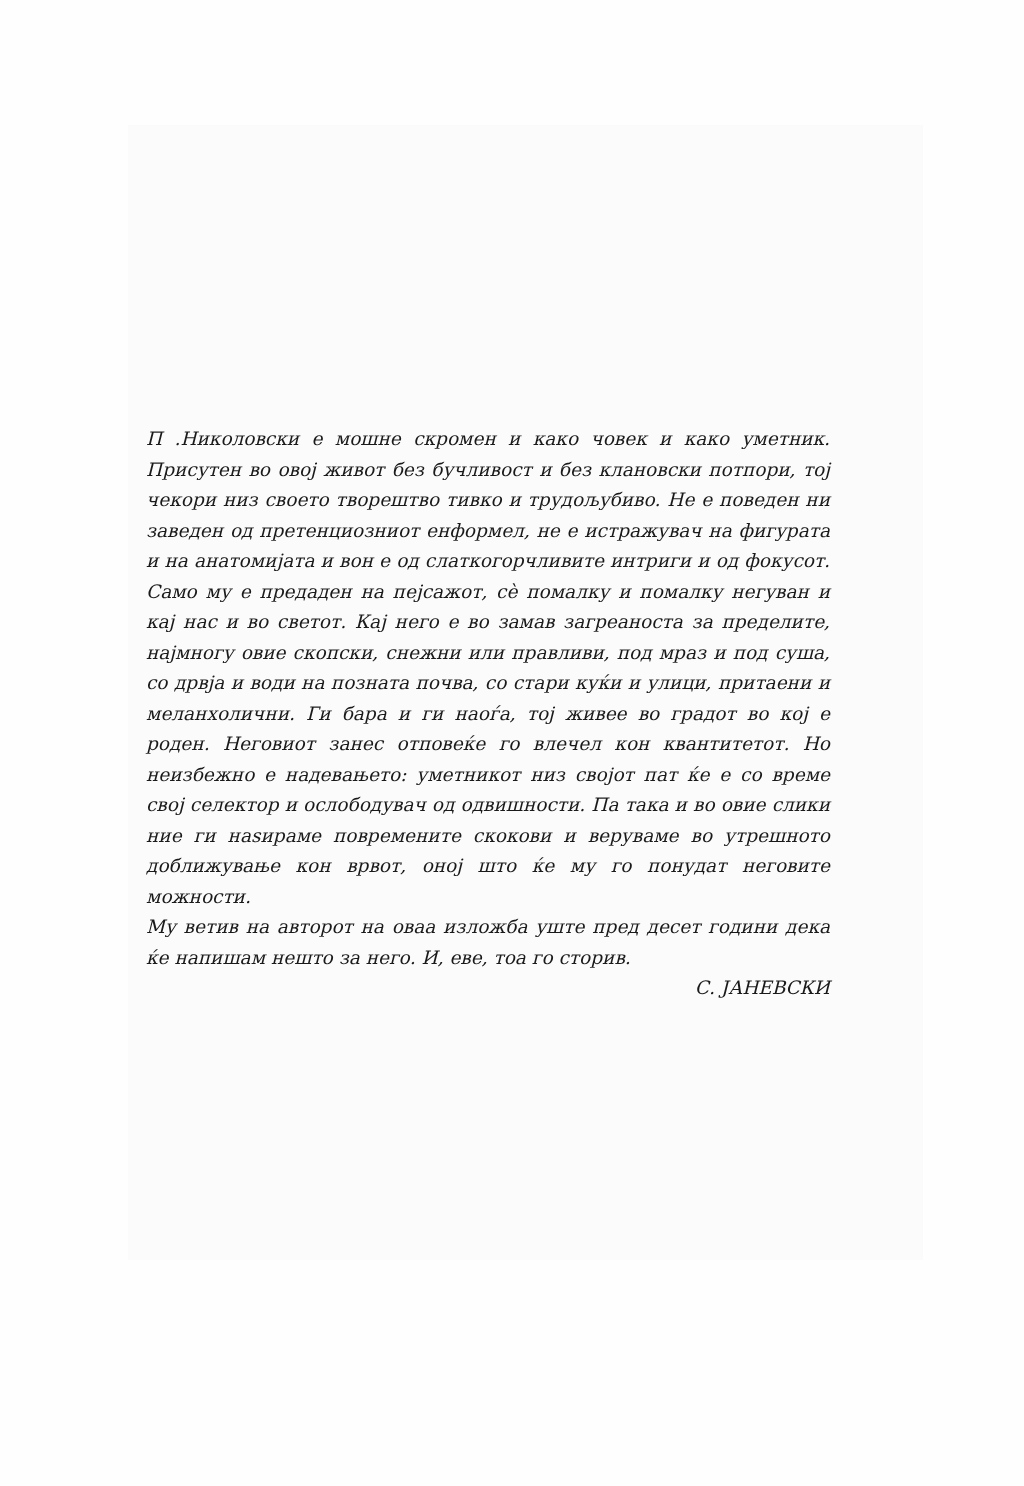П .Николовски е мошне скромен и како човек и како уметник. Присутен во овој живот без бучливост и без клановски потпори, тој чекори низ своето творештво тивко и трудољубиво. Не е поведен ни заведен од претенциозниот енформел, не е истражувач на фигурата и на анатомијата и вон е од слаткогорчливите интриги и од фокусот. Само му е предаден на пејсажот, сè помалку и помалку негуван и кај нас и во светот. Кај него е во замав загреаноста за пределите, најмногу овие скопски, снежни или правливи, под мраз и под суша, со дрвја и води на позната почва, со стари куќи и улици, притаени и меланхолични. Ги бара и ги наоѓа, тој живее во градот во кој е роден. Неговиот занес отповеќе го влечел кон квантитетот. Но неизбежно е надевањето: уметникот низ својот пат ќе е со време свој селектор и ослободувач од одвишности. Па така и во овие слики ние ги наѕираме повремените скокови и веруваме во утрешното доближување кон врвот, оној што ќе му го понудат неговите можности.
Му ветив на авторот на оваа изложба уште пред десет години дека ќе напишам нешто за него. И, еве, тоа го сторив.
С. ЈАНЕВСКИ